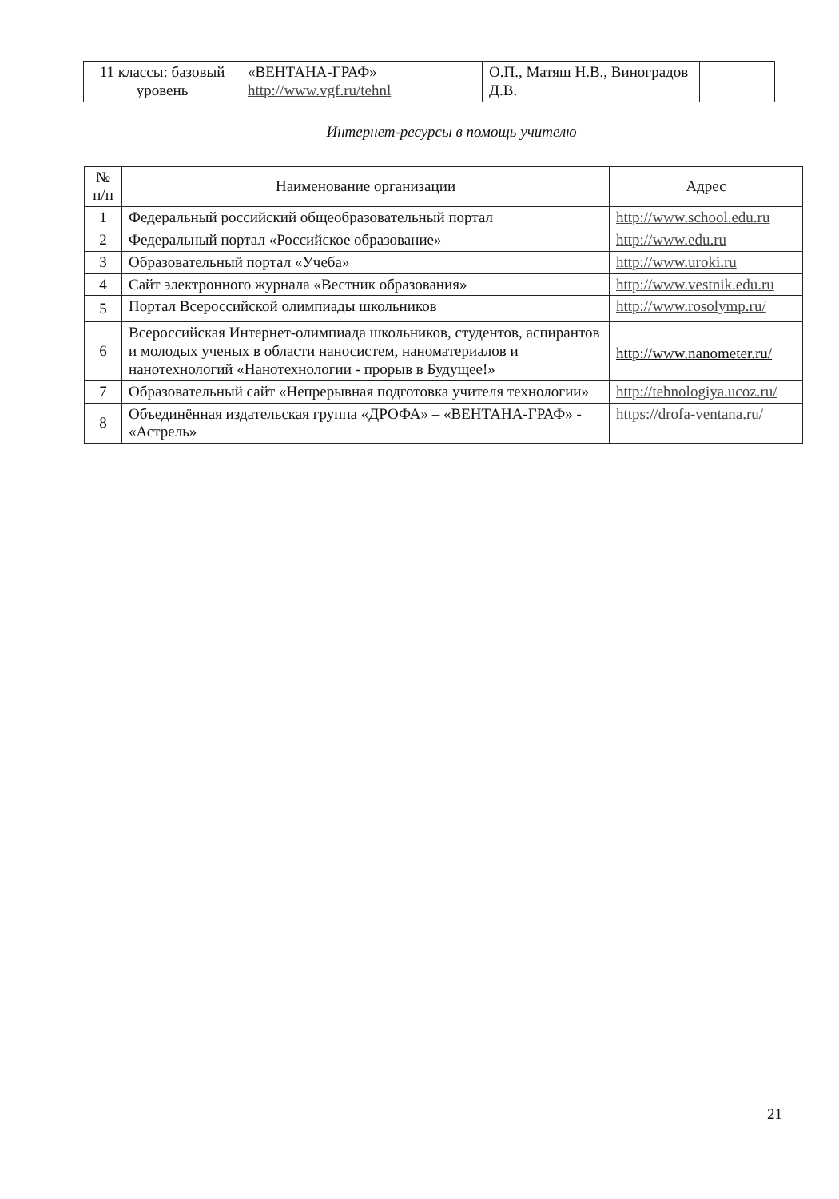| 11 классы: базовый уровень | «ВЕНТАНА-ГРАФ» http://www.vgf.ru/tehnl | О.П., Матяш Н.В., Виноградов Д.В. | |
Интернет-ресурсы в помощь учителю
| № п/п | Наименование организации | Адрес |
| --- | --- | --- |
| 1 | Федеральный российский общеобразовательный портал | http://www.school.edu.ru |
| 2 | Федеральный портал «Российское образование» | http://www.edu.ru |
| 3 | Образовательный портал «Учеба» | http://www.uroki.ru |
| 4 | Сайт электронного журнала «Вестник образования» | http://www.vestnik.edu.ru |
| 5 | Портал Всероссийской олимпиады школьников | http://www.rosolymp.ru/ |
| 6 | Всероссийская Интернет-олимпиада школьников, студентов, аспирантов и молодых ученых в области наносистем, наноматериалов и нанотехнологий «Нанотехнологии - прорыв в Будущее!» | http://www.nanometer.ru/ |
| 7 | Образовательный сайт «Непрерывная подготовка учителя технологии» | http://tehnologiya.ucoz.ru/ |
| 8 | Объединённая издательская группа «ДРОФА» – «ВЕНТАНА-ГРАФ» - «Астрель» | https://drofa-ventana.ru/ |
21